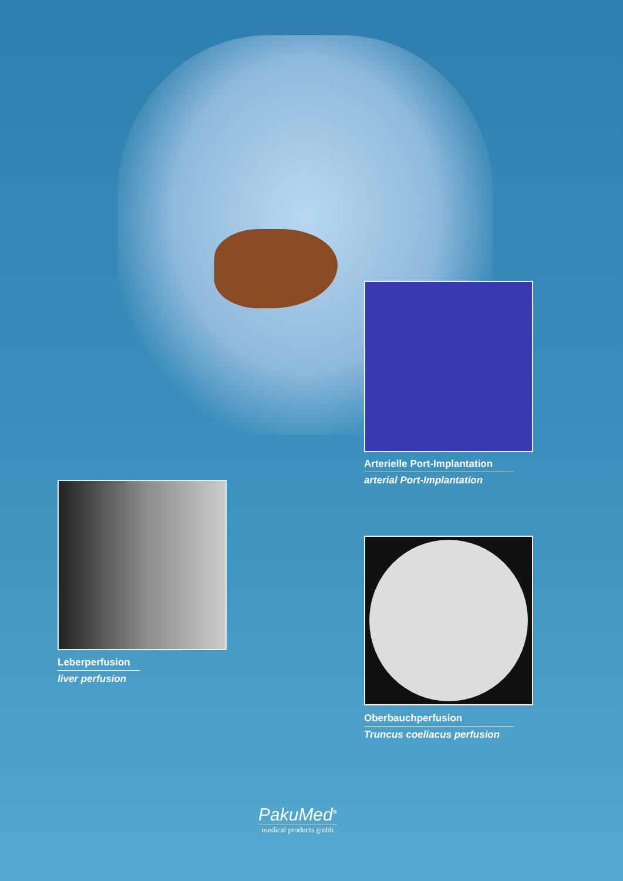Arterielle Port-Implantation
arterial Port-Implantation
Leberperfusion
liver perfusion
Oberbauchperfusion
Truncus coeliacus perfusion
PakuMed<sup>®</sup>
medical products gmbh